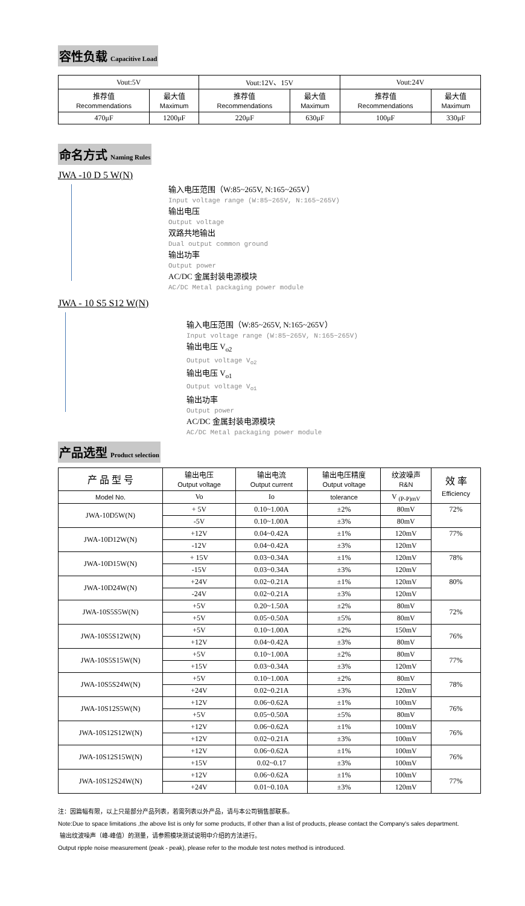容性负载 Capacitive Load
| Vout:5V | | Vout:12V、15V | | Vout:24V | |
| 推荐值 Recommendations | 最大值 Maximum | 推荐值 Recommendations | 最大值 Maximum | 推荐值 Recommendations | 最大值 Maximum |
| 470μF | 1200μF | 220μF | 630μF | 100μF | 330μF |
命名方式 Naming Rules
JWA -10 D 5 W(N)
输入电压范围（W:85~265V, N:165~265V）
Input voltage range (W:85~265V, N:165~265V)
输出电压
Output voltage
双路共地输出
Dual output common ground
输出功率
Output power
AC/DC 金属封装电源模块
AC/DC Metal packaging power module
JWA - 10 S5 S12 W(N)
输入电压范围（W:85~265V, N:165~265V）
Input voltage range (W:85~265V, N:165~265V)
输出电压 V<sub>o2</sub>
Output voltage V<sub>o2</sub>
输出电压 V<sub>o1</sub>
Output voltage V<sub>o1</sub>
输出功率
Output power
AC/DC 金属封装电源模块
AC/DC Metal packaging power module
产品选型 Product selection
| 产 品 型 号 | 输出电压 Output voltage | 输出电流 Output current | 输出电压精度 Output voltage | 纹波噪声 R&N | 效 率 Efficiency |
| --- | --- | --- | --- | --- | --- |
| Model No. | Vo | Io | tolerance | V <sub>(P-P)mV</sub> | |
| JWA-10D5W(N) | + 5V | 0.10~1.00A | ±2% | 80mV | 72% |
| | -5V | 0.10~1.00A | ±3% | 80mV | |
| JWA-10D12W(N) | +12V | 0.04~0.42A | ±1% | 120mV | 77% |
| | -12V | 0.04~0.42A | ±3% | 120mV | |
| JWA-10D15W(N) | + 15V | 0.03~0.34A | ±1% | 120mV | 78% |
| | -15V | 0.03~0.34A | ±3% | 120mV | |
| JWA-10D24W(N) | +24V | 0.02~0.21A | ±1% | 120mV | 80% |
| | -24V | 0.02~0.21A | ±3% | 120mV | |
| JWA-10S5S5W(N) | +5V | 0.20~1.50A | ±2% | 80mV | 72% |
| | +5V | 0.05~0.50A | ±5% | 80mV | |
| JWA-10S5S12W(N) | +5V | 0.10~1.00A | ±2% | 150mV | 76% |
| | +12V | 0.04~0.42A | ±3% | 80mV | |
| JWA-10S5S15W(N) | +5V | 0.10~1.00A | ±2% | 80mV | 77% |
| | +15V | 0.03~0.34A | ±3% | 120mV | |
| JWA-10S5S24W(N) | +5V | 0.10~1.00A | ±2% | 80mV | 78% |
| | +24V | 0.02~0.21A | ±3% | 120mV | |
| JWA-10S12S5W(N) | +12V | 0.06~0.62A | ±1% | 100mV | 76% |
| | +5V | 0.05~0.50A | ±5% | 80mV | |
| JWA-10S12S12W(N) | +12V | 0.06~0.62A | ±1% | 100mV | 76% |
| | +12V | 0.02~0.21A | ±3% | 100mV | |
| JWA-10S12S15W(N) | +12V | 0.06~0.62A | ±1% | 100mV | 76% |
| | +15V | 0.02~0.17 | ±3% | 100mV | |
| JWA-10S12S24W(N) | +12V | 0.06~0.62A | ±1% | 100mV | 77% |
| | +24V | 0.01~0.10A | ±3% | 120mV | |
注：因篇幅有限，以上只是部分产品列表，若需列表以外产品，请与本公司销售部联系。
Note:Due to space limitations ,the above list is only for some products, If other than a list of products, please contact the Company's sales department.
输出纹波噪声（峰-峰值）的测量，请参照模块测试说明中介绍的方法进行。
Output ripple noise measurement (peak - peak), please refer to the module test notes method is introduced.